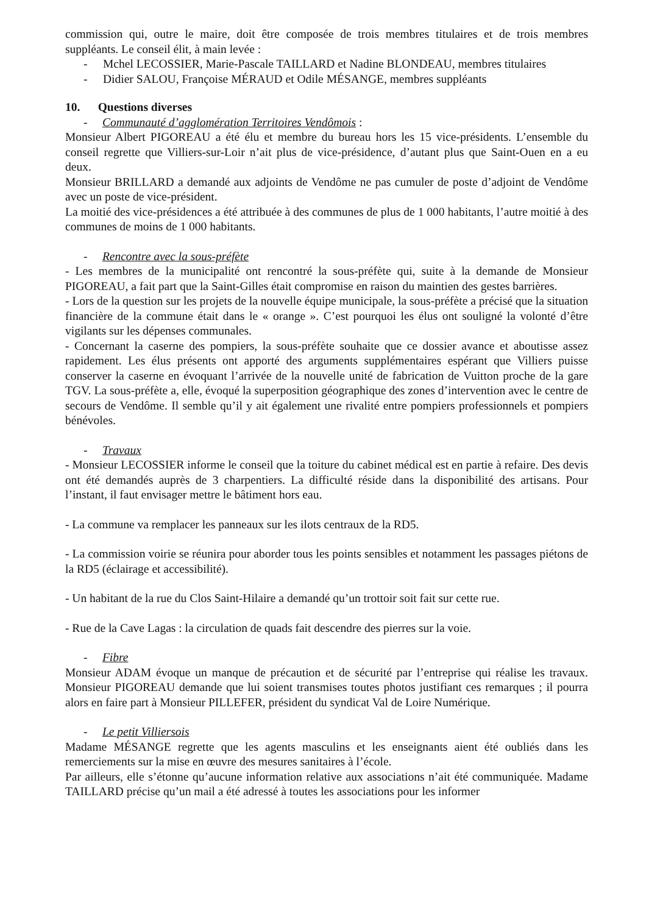commission qui, outre le maire, doit être composée de trois membres titulaires et de trois membres suppléants. Le conseil élit, à main levée :
- Mchel LECOSSIER, Marie-Pascale TAILLARD et Nadine BLONDEAU, membres titulaires
- Didier SALOU, Françoise MÉRAUD et Odile MÉSANGE, membres suppléants
10. Questions diverses
- Communauté d’agglomération Territoires Vendômois :
Monsieur Albert PIGOREAU a été élu et membre du bureau hors les 15 vice-présidents. L’ensemble du conseil regrette que Villiers-sur-Loir n’ait plus de vice-présidence, d’autant plus que Saint-Ouen en a eu deux.
Monsieur BRILLARD a demandé aux adjoints de Vendôme ne pas cumuler de poste d’adjoint de Vendôme avec un poste de vice-président.
La moitié des vice-présidences a été attribuée à des communes de plus de 1 000 habitants, l’autre moitié à des communes de moins de 1 000 habitants.
- Rencontre avec la sous-préfète
- Les membres de la municipalité ont rencontré la sous-préfète qui, suite à la demande de Monsieur PIGOREAU, a fait part que la Saint-Gilles était compromise en raison du maintien des gestes barrières.
- Lors de la question sur les projets de la nouvelle équipe municipale, la sous-préfète a précisé que la situation financière de la commune était dans le « orange ». C’est pourquoi les élus ont souligné la volonté d’être vigilants sur les dépenses communales.
- Concernant la caserne des pompiers, la sous-préfète souhaite que ce dossier avance et aboutisse assez rapidement. Les élus présents ont apporté des arguments supplémentaires espérant que Villiers puisse conserver la caserne en évoquant l’arrivée de la nouvelle unité de fabrication de Vuitton proche de la gare TGV. La sous-préfète a, elle, évoqué la superposition géographique des zones d’intervention avec le centre de secours de Vendôme. Il semble qu’il y ait également une rivalité entre pompiers professionnels et pompiers bénévoles.
- Travaux
- Monsieur LECOSSIER informe le conseil que la toiture du cabinet médical est en partie à refaire. Des devis ont été demandés auprès de 3 charpentiers. La difficulté réside dans la disponibilité des artisans. Pour l’instant, il faut envisager mettre le bâtiment hors eau.
- La commune va remplacer les panneaux sur les ilots centraux de la RD5.
- La commission voirie se réunira pour aborder tous les points sensibles et notamment les passages piétons de la RD5 (éclairage et accessibilité).
- Un habitant de la rue du Clos Saint-Hilaire a demandé qu’un trottoir soit fait sur cette rue.
- Rue de la Cave Lagas : la circulation de quads fait descendre des pierres sur la voie.
- Fibre
Monsieur ADAM évoque un manque de précaution et de sécurité par l’entreprise qui réalise les travaux. Monsieur PIGOREAU demande que lui soient transmises toutes photos justifiant ces remarques ; il pourra alors en faire part à Monsieur PILLEFER, président du syndicat Val de Loire Numérique.
- Le petit Villiersois
Madame MÉSANGE regrette que les agents masculins et les enseignants aient été oubliés dans les remerciements sur la mise en œuvre des mesures sanitaires à l’école.
Par ailleurs, elle s’étonne qu’aucune information relative aux associations n’ait été communiquée. Madame TAILLARD précise qu’un mail a été adressé à toutes les associations pour les informer